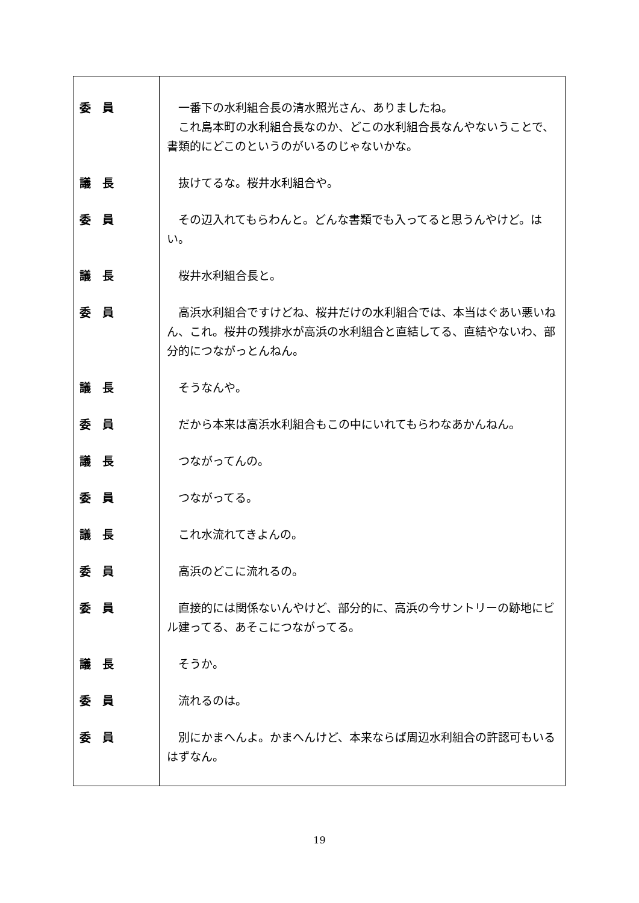| 委 員 | 一番下の水利組合長の清水照光さん、ありましたね。 これ島本町の水利組合長なのか、どこの水利組合長なんやないうことで、書類的にどこのというのがいるのじゃないかな。 |
| 議 長 | 抜けてるな。桜井水利組合や。 |
| 委 員 | その辺入れてもらわんと。どんな書類でも入ってると思うんやけど。はい。 |
| 議 長 | 桜井水利組合長と。 |
| 委 員 | 高浜水利組合ですけどね、桜井だけの水利組合では、本当はぐあい悪いねん、これ。桜井の残排水が高浜の水利組合と直結してる、直結やないわ、部分的につながっとんねん。 |
| 議 長 | そうなんや。 |
| 委 員 | だから本来は高浜水利組合もこの中にいれてもらわなあかんねん。 |
| 議 長 | つながってんの。 |
| 委 員 | つながってる。 |
| 議 長 | これ水流れてきよんの。 |
| 委 員 | 高浜のどこに流れるの。 |
| 委 員 | 直接的には関係ないんやけど、部分的に、高浜の今サントリーの跡地にビル建ってる、あそこにつながってる。 |
| 議 長 | そうか。 |
| 委 員 | 流れるのは。 |
| 委 員 | 別にかまへんよ。かまへんけど、本来ならば周辺水利組合の許認可もいるはずなん。 |
19